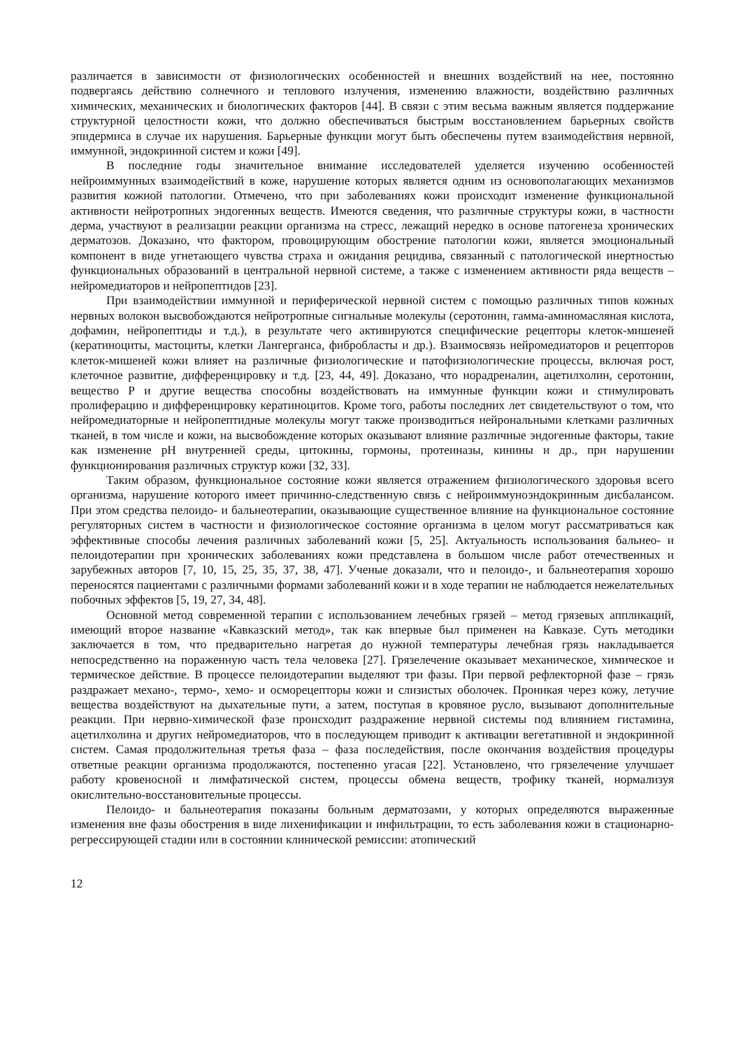различается в зависимости от физиологических особенностей и внешних воздействий на нее, постоянно подвергаясь действию солнечного и теплового излучения, изменению влажности, воздействию различных химических, механических и биологических факторов [44]. В связи с этим весьма важным является поддержание структурной целостности кожи, что должно обеспечиваться быстрым восстановлением барьерных свойств эпидермиса в случае их нарушения. Барьерные функции могут быть обеспечены путем взаимодействия нервной, иммунной, эндокринной систем и кожи [49].
В последние годы значительное внимание исследователей уделяется изучению особенностей нейроиммунных взаимодействий в коже, нарушение которых является одним из основополагающих механизмов развития кожной патологии. Отмечено, что при заболеваниях кожи происходит изменение функциональной активности нейротропных эндогенных веществ. Имеются сведения, что различные структуры кожи, в частности дерма, участвуют в реализации реакции организма на стресс, лежащий нередко в основе патогенеза хронических дерматозов. Доказано, что фактором, провоцирующим обострение патологии кожи, является эмоциональный компонент в виде угнетающего чувства страха и ожидания рецидива, связанный с патологической инертностью функциональных образований в центральной нервной системе, а также с изменением активности ряда веществ – нейромедиаторов и нейропептидов [23].
При взаимодействии иммунной и периферической нервной систем с помощью различных типов кожных нервных волокон высвобождаются нейротропные сигнальные молекулы (серотонин, гамма-аминомасляная кислота, дофамин, нейропептиды и т.д.), в результате чего активируются специфические рецепторы клеток-мишеней (кератиноциты, мастоциты, клетки Лангерганса, фибробласты и др.). Взаимосвязь нейромедиаторов и рецепторов клеток-мишеней кожи влияет на различные физиологические и патофизиологические процессы, включая рост, клеточное развитие, дифференцировку и т.д. [23, 44, 49]. Доказано, что норадреналин, ацетилхолин, серотонин, вещество Р и другие вещества способны воздействовать на иммунные функции кожи и стимулировать пролиферацию и дифференцировку кератиноцитов. Кроме того, работы последних лет свидетельствуют о том, что нейромедиаторные и нейропептидные молекулы могут также производиться нейрональными клетками различных тканей, в том числе и кожи, на высвобождение которых оказывают влияние различные эндогенные факторы, такие как изменение pH внутренней среды, цитокины, гормоны, протеиназы, кинины и др., при нарушении функционирования различных структур кожи [32, 33].
Таким образом, функциональное состояние кожи является отражением физиологического здоровья всего организма, нарушение которого имеет причинно-следственную связь с нейроиммуноэндокринным дисбалансом. При этом средства пелоидо- и бальнеотерапии, оказывающие существенное влияние на функциональное состояние регуляторных систем в частности и физиологическое состояние организма в целом могут рассматриваться как эффективные способы лечения различных заболеваний кожи [5, 25]. Актуальность использования бальнео- и пелоидотерапии при хронических заболеваниях кожи представлена в большом числе работ отечественных и зарубежных авторов [7, 10, 15, 25, 35, 37, 38, 47]. Ученые доказали, что и пелоидо-, и бальнеотерапия хорошо переносятся пациентами с различными формами заболеваний кожи и в ходе терапии не наблюдается нежелательных побочных эффектов [5, 19, 27, 34, 48].
Основной метод современной терапии с использованием лечебных грязей – метод грязевых аппликаций, имеющий второе название «Кавказский метод», так как впервые был применен на Кавказе. Суть методики заключается в том, что предварительно нагретая до нужной температуры лечебная грязь накладывается непосредственно на пораженную часть тела человека [27]. Грязелечение оказывает механическое, химическое и термическое действие. В процессе пелоидотерапии выделяют три фазы. При первой рефлекторной фазе – грязь раздражает механо-, термо-, хемо- и осморецепторы кожи и слизистых оболочек. Проникая через кожу, летучие вещества воздействуют на дыхательные пути, а затем, поступая в кровяное русло, вызывают дополнительные реакции. При нервно-химической фазе происходит раздражение нервной системы под влиянием гистамина, ацетилхолина и других нейромедиаторов, что в последующем приводит к активации вегетативной и эндокринной систем. Самая продолжительная третья фаза – фаза последействия, после окончания воздействия процедуры ответные реакции организма продолжаются, постепенно угасая [22]. Установлено, что грязелечение улучшает работу кровеносной и лимфатической систем, процессы обмена веществ, трофику тканей, нормализуя окислительно-восстановительные процессы.
Пелоидо- и бальнеотерапия показаны больным дерматозами, у которых определяются выраженные изменения вне фазы обострения в виде лихенификации и инфильтрации, то есть заболевания кожи в стационарно-регрессирующей стадии или в состоянии клинической ремиссии: атопический
12